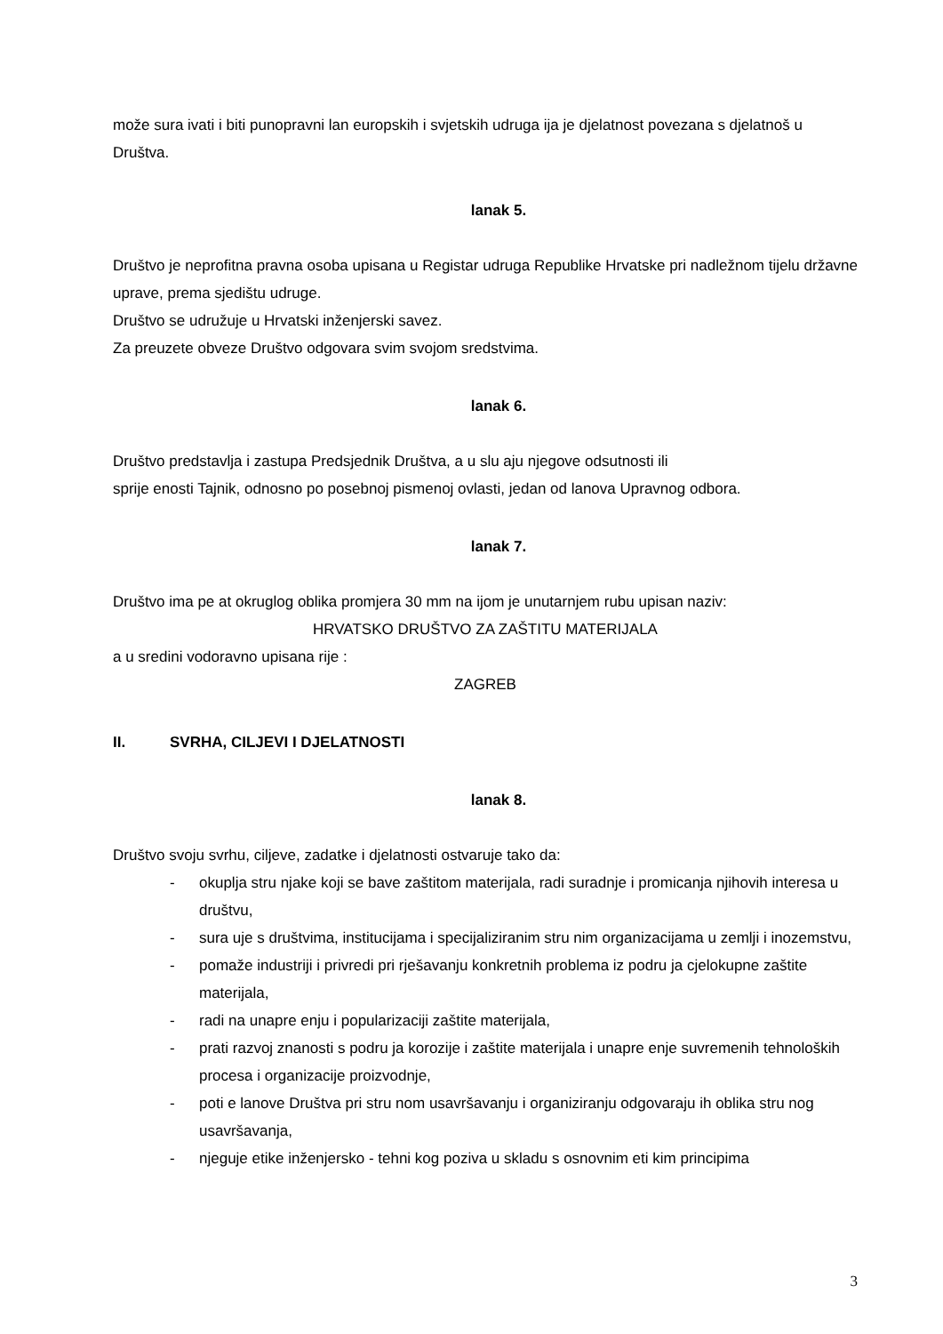može sura ivati i biti punopravni lan europskih i svjetskih udruga ija je djelatnost povezana s djelatnoš u Društva.
lanak 5.
Društvo je neprofitna pravna osoba upisana u Registar udruga Republike Hrvatske pri nadležnom tijelu državne uprave, prema sjedištu udruge.
Društvo se udružuje u Hrvatski inženjerski savez.
Za preuzete obveze Društvo odgovara svim svojom sredstvima.
lanak 6.
Društvo predstavlja i zastupa Predsjednik Društva, a u slu aju njegove odsutnosti ili
sprije enosti Tajnik, odnosno po posebnoj pismenoj ovlasti, jedan od lanova Upravnog odbora.
lanak 7.
Društvo ima pe at okruglog oblika promjera 30 mm na ijom je unutarnjem rubu upisan naziv:
HRVATSKO DRUŠTVO ZA ZAŠTITU MATERIJALA
a u sredini vodoravno upisana rije :
ZAGREB
II. SVRHA, CILJEVI I DJELATNOSTI
lanak 8.
Društvo svoju svrhu, ciljeve, zadatke i djelatnosti ostvaruje tako da:
- okuplja stru njake koji se bave zaštitom materijala, radi suradnje i promicanja njihovih interesa u društvu,
- sura uje s društvima, institucijama i specijaliziranim stru nim organizacijama u zemlji i inozemstvu,
- pomaže industriji i privredi pri rješavanju konkretnih problema iz podru ja cjelokupne zaštite materijala,
- radi na unapre enju i popularizaciji zaštite materijala,
- prati razvoj znanosti s podru ja korozije i zaštite materijala i unapre enje suvremenih tehnoloških procesa i organizacije proizvodnje,
- poti e lanove Društva pri stru nom usavršavanju i organiziranju odgovaraju ih oblika stru nog usavršavanja,
- njeguje etike inženjersko - tehni kog poziva u skladu s osnovnim eti kim principima
3